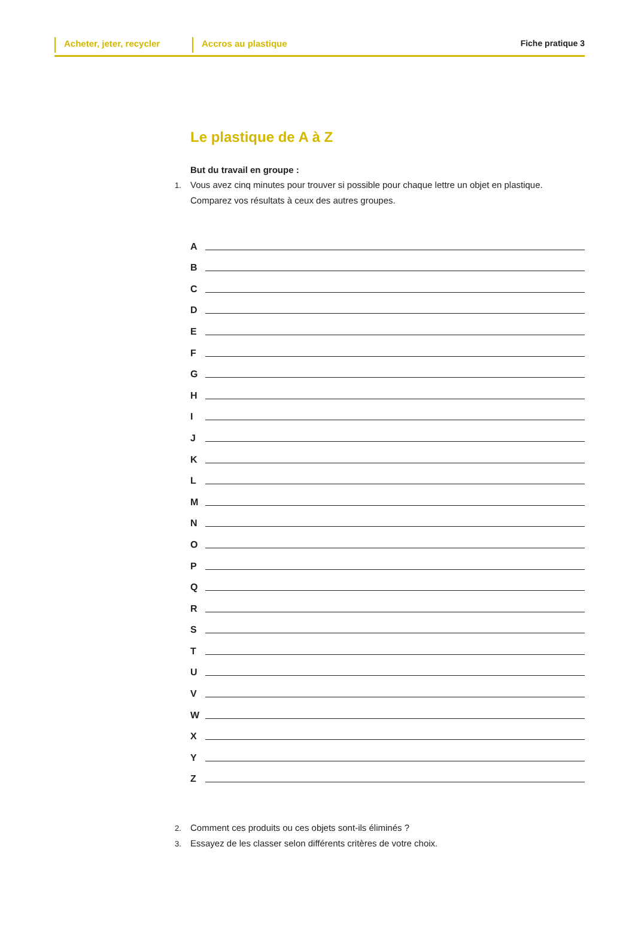Acheter, jeter, recycler
Accros au plastique Fiche pratique 3
Le plastique de A à Z
But du travail en groupe :
1. Vous avez cinq minutes pour trouver si possible pour chaque lettre un objet en plastique. Comparez vos résultats à ceux des autres groupes.
A
B
C
D
E
F
G
H
I
J
K
L
M
N
O
P
Q
R
S
T
U
V
W
X
Y
Z
2. Comment ces produits ou ces objets sont-ils éliminés ?
3. Essayez de les classer selon différents critères de votre choix.